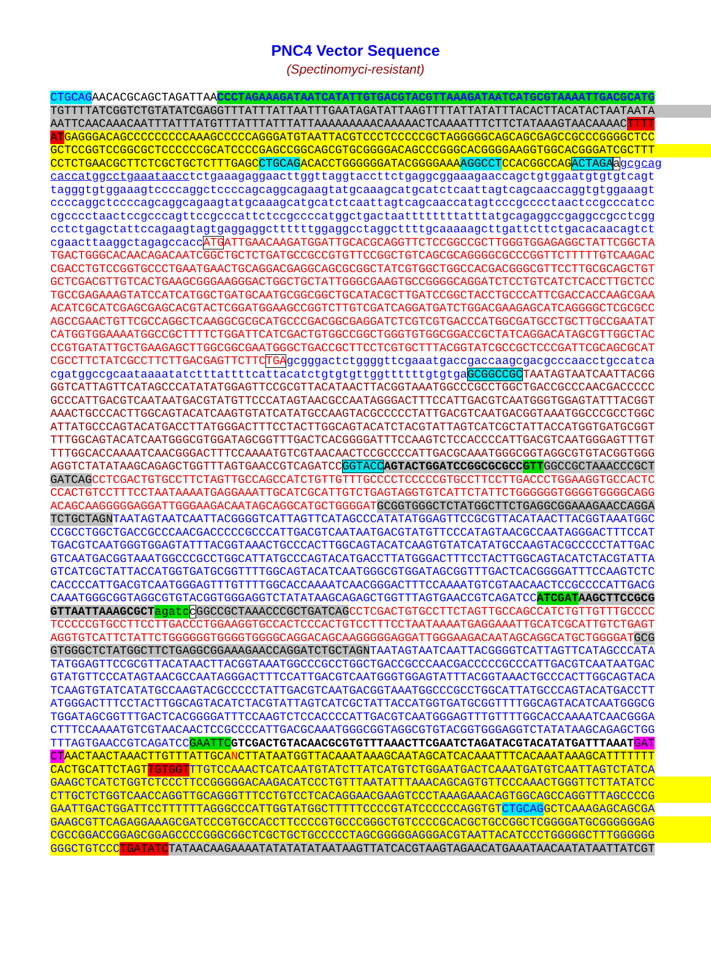PNC4 Vector Sequence
(Spectinomyci-resistant)
CTGCAG AACACGCAGCTAGATTAA CCCTAGAAAGATAATCATATTGTGACGTACGTTAAAGATAATCATGCGTAAAATTGACGCATG
TGTTTTATCGGTCTGTATATCGAGGTTTATTTATTAATTTGAATAGATATTAAGTTTTATTATATTTACACTTACATACTAATAATA
AATTCAACAAACAATTTATTTATGTTTATTTATTTATTAAAAAAAAACAAAAACTCAAAATTTCTTCTATAAAGTAACAAAAC TTTT
AT GAGGGACAGCCCCCCCCCAAAGCCCCCAGGGATGTAATTACGTCCCTCCCCCGCTAGGGGGCAGCAGCGAGCCGCCCGGGGCTCC
GCTCCGGTCCGGCGCTCCCCCCGCATCCCCGAGCCGGCAGCGTGCGGGGACAGCCCGGGCACGGGGAAGGTGGCACGGGATCGCTTT
CCTCTGAACGCTTCTCGCTGCTCTTTGAGC CTGCAG ACACCTGGGGGGATACGGGGAAA AGGCCT CCACGGCCAG ACTAGA agcgcag
caccatggcctgaaataacc tctgaaagaggaacttggttaggtaccttctgaggcggaaagaaccagctgtggaatgtgtgtcagt
tagggtgtggaaagtccccaggctccccagcaggcagaagtatgcaaagcatgcatctcaattagtcagcaaccaggtgtggaaagt
ccccaggctccccagcaggcagaagtatgcaaagcatgcatctcaattagtcagcaaccatagtcccgcccctaactccgcccatcc
cgcccctaactccgcccagttccgcccattctccgccccatggctgactaattttttttatttatgcagaggccgaggccgcctcgg
cctctgagctattccagaagtagtgaggaggcttttttggaggcctaggcttttgcaaaaagcttgattcttctgacacaacagtct
cgaacttaaggctagagccacc ATG ATTGAACAAGATGGATTGCACGCAGGTTCTCCGGCCGCTTGGGTGGAGAGGCTATTCGGCTA
TGACTGGGCACAACAGACAATCGGCTGCTCTGATGCCGCCGTGTTCCGGCTGTCAGCGCAGGGGCGCCCGGTTCTTTTTGTCAAGAC
CGACCTGTCCGGTGCCCTGAATGAACTGCAGGACGAGGCAGCGCGGCTATCGTGGCTGGCCACGACGGGCGTTCCTTGCGCAGCTGT
GCTCGACGTTGTCACTGAAGCGGGAAGGGACTGGCTGCTATTGGGCGAAGTGCCGGGGCAGGATCTCCTGTCATCTCACCTTGCTCC
TGCCGAGAAAGTATCCATCATGGCTGATGCAATGCGGCGGCTGCATACGCTTGATCCGGCTACCTGCCCATTCGACCACCAAGCGAA
ACATCGCATCGAGCGAGCACGTACTCGGATGGAAGCCGGTCTTGTCGATCAGGATGATCTGGACGAAGAGCATCAGGGGCTCGCGCC
AGCCGAACTGTTCGCCAGGCTCAAGGCGCGCATGCCCGACGGCGAGGATCTCGTCGTGACCCATGGCGATGCCTGCTTGCCGAATAT
CATGGTGGAAAATGGCCGCTTTTCTGGATTCATCGACTGTGGCCGGCTGGGTGTGGCGGACCGCTATCAGGACATAGCGTTGGCTAC
CCGTGATATTGCTGAAGAGCTTGGCGGCGAATGGGCTGACCGCTTCCTCGTGCTTTACGGTATCGCCGCTCCCGATTCGCAGCGCAT
CGCCTTCTATCGCCTTCTTGACGAGTTCTTC TGA gcgggactctggggttcgaaatgaccgaccaagcgacgcccaacctgccatca
cgatggccgcaataaaatatctttattttcattacatctgtgtgttggttttttgtgtga GCGGCCGC TAATAGTAATCAATTACGG
GGTCATTAGTTCATAGCCCATATATGGAGTTCCGCGTTACATAACTTACGGTAAATGGCCCGCCTGGCTGACCGCCCAACGACCCCC
GCCCATTGACGTCAATAATGACGTATGTTCCCATAGTAACGCCAATAGGGACTTTCCATTGACGTCAATGGGTGGAGTATTTACGGT
AAACTGCCCACTTGGCAGTACATCAAGTGTATCATATGCCAAGTACGCCCCCTATTGACGTCAATGACGGTAAATGGCCCGCCTGGC
ATTATGCCCAGTACATGACCTTATGGGACTTTCCTACTTGGCAGTACATCTACGTATTAGTCATCGCTATTACCATGGTGATGCGGT
TTTGGCAGTACATCAATGGGCGTGGATAGCGGTTTGACTCACGGGGATTTCCAAGTCTCCACCCCATTGACGTCAATGGGAGTTTGT
TTTGGCACCAAAATCAACGGGACTTTCCAAAATGTCGTAACAACTCCGCCCCATTGACGCAAATGGGCGGTAGGCGTGTACGGTGGG
AGGTCTATATAAGCAGAGCTGGTTTAGTGAACCGTCAGATCC GGTACC AGTACTGGATCCGGCGCGCC GTT GGCCGCTAAACCCGCT
GATCAG CCTCGACTGTGCCTTCTAGTTGCCAGCCATCTGTTGTTTGCCCCTCCCCCGTGCCTTCCTTGACCCTGGAAGGTGCCACTC
CCACTGTCCTTTCCTAATAAAATGAGGAAATTGCATCGCATTGTCTGAGTAGGTGTCATTCTATTCTGGGGGGTGGGGTGGGGCAGG
ACAGCAAGGGGGAGGATTGGGAAGACAATAGCAGGCATGCTGGGGAT GCGGTGGGCTCTATGGCTTCTGAGGCGGAAAGAACCAGGA
TCTGCTAGN TAATAGTAATCAATTACGGGGTCATTAGTTCATAGCCCATATATGGAGTTCCGCGTTACATAACTTACGGTAAATGGC
CCGCCTGGCTGACCGCCCAACGACCCCCGCCCATTGACGTCAATAATGACGTATGTTCCCATAGTAACGCCAATAGGGACTTTCCAT
TGACGTCAATGGGTGGAGTATTTACGGTAAACTGCCCACTTGGCAGTACATCAAGTGTATCATATGCCAAGTACGCCCCCTATTGAC
GTCAATGACGGTAAATGGCCCGCCTGGCATTATGCCCAGTACATGACCTTATGGGACTTTCCTACTTGGCAGTACATCTACGTATTA
GTCATCGCTATTACCATGGTGATGCGGTTTTGGCAGTACATCAATGGGCGTGGATAGCGGTTTGACTCACGGGGATTTCCAAGTCTC
CACCCCATTGACGTCAATGGGAGTTTGTTTTGGCACCAAAATCAACGGGACTTTCCAAAATGTCGTAACAACTCCGCCCCATTGACG
CAAATGGGCGGTAGGCGTGTACGGTGGGAGGTCTATATAAGCAGAGCTGGTTTAGTGAACCGTCAGATCC ATCGAT AAGCTTCCGCG
GTTAATTAAAGCGCT agatc cGGCCGCTAAACCCGCTGATCAG CCTCGACTGTGCCTTCTAGTTGCCAGCCATCTGTTGTTTGCCCC
TCCCCCGTGCCTTCCTTGACCCTGGAAGGTGCCACTCCCACTGTCCTTTCCTAATAAAATGAGGAAATTGCATCGCATTGTCTGAGT
AGGTGTCATTCTATTCTGGGGGGTGGGGTGGGGCAGGACAGCAAGGGGGAGGATTGGGAAGACAATAGCAGGCATGCTGGGGAT GCG
GTGGGCTCTATGGCTTCTGAGGCGGAAAGAACCAGGATCTGCTAGN TAATAGTAATCAATTACGGGGTCATTAGTTCATAGCCCATA
TATGGAGTTCCGCGTTACATAACTTACGGTAAATGGCCCGCCTGGCTGACCGCCCAACGACCCCCGCCCATTGACGTCAATAATGAC
GTATGTTCCCATAGTAACGCCAATAGGGACTTTCCATTGACGTCAATGGGTGGAGTATTTACGGTAAACTGCCCACTTGGCAGTACA
TCAAGTGTATCATATGCCAAGTACGCCCCCTATTGACGTCAATGACGGTAAATGGCCCGCCTGGCATTATGCCCAGTACATGACCTT
ATGGGACTTTCCTACTTGGCAGTACATCTACGTATTAGTCATCGCTATTACCATGGTGATGCGGTTTTGGCAGTACATCAATGGGCG
TGGATAGCGGTTTGACTCACGGGGATTTCCAAGTCTCCACCCCATTGACGTCAATGGGAGTTTGTTTTGGCACCAAAATCAACGGGA
CTTTCCAAAATGTCGTAACAACTCCGCCCCATTGACGCAAATGGGCGGTAGGCGTGTACGGTGGGAGGTCTATATAAGCAGAGCTGG
TTTAGTGAACCGTCAGATCC GAATTC GTCGACTGTACAACGCGTGTTTAAACTTCGAATCTAGATACGTACATATGATTTAAAT GAT
CT AACTAACTAAACTTGTTTATTGCA NCTTATAATGGTTACAAATAAAGCAATAGCATCACAAATTTCACAAATAAAGCATTTTTTT
CACTGCATTCTAGT TGTGGT TTGTCCAAACTCATCAATGTATCTTATCATGTCTGGAATGACTCAAATGATGTCAATTAGTCTATCA
GAAGCTCATCTGGTCTCCCTTCCGGGGGACAAGACATCCCTGTTTAATATTTAAACAGCAGTGTTCCCAAACTGGGTTCTTATATCC
CTTGCTCTGGTCAACCAGGTTGCAGGGTTTCCTGTCCTCACAGGAACGAAGTCCCTAAAGAAACAGTGGCAGCCAGGTTTAGCCCCG
GAATTGACTGGATTCCTTTTTTAGGGCCCATTGGTATGGCTTTTTCCCCGTATCCCCCCAGGTGT CTGCAG GCTCAAAGAGCAGCGA
GAAGCGTTCAGAGGAAAGCGATCCCGTGCCACCTTCCCCGTGCCCGGGCTGTCCCCGCACGCTGCCGGCTCGGGGATGCGGGGGGAG
CGCCGGACCGGAGCGGAGCCCCGGGCGGCTCGCTGCTGCCCCCTAGCGGGGGAGGGACGTAATTACATCCCTGGGGGCTTTGGGGGG
GGGCTGTCCC TGATATC TATAACAAGAAAATATATATATAATAAGTTATCACGTAAGTAGAACATGAAATAACAATATAATTATCGT